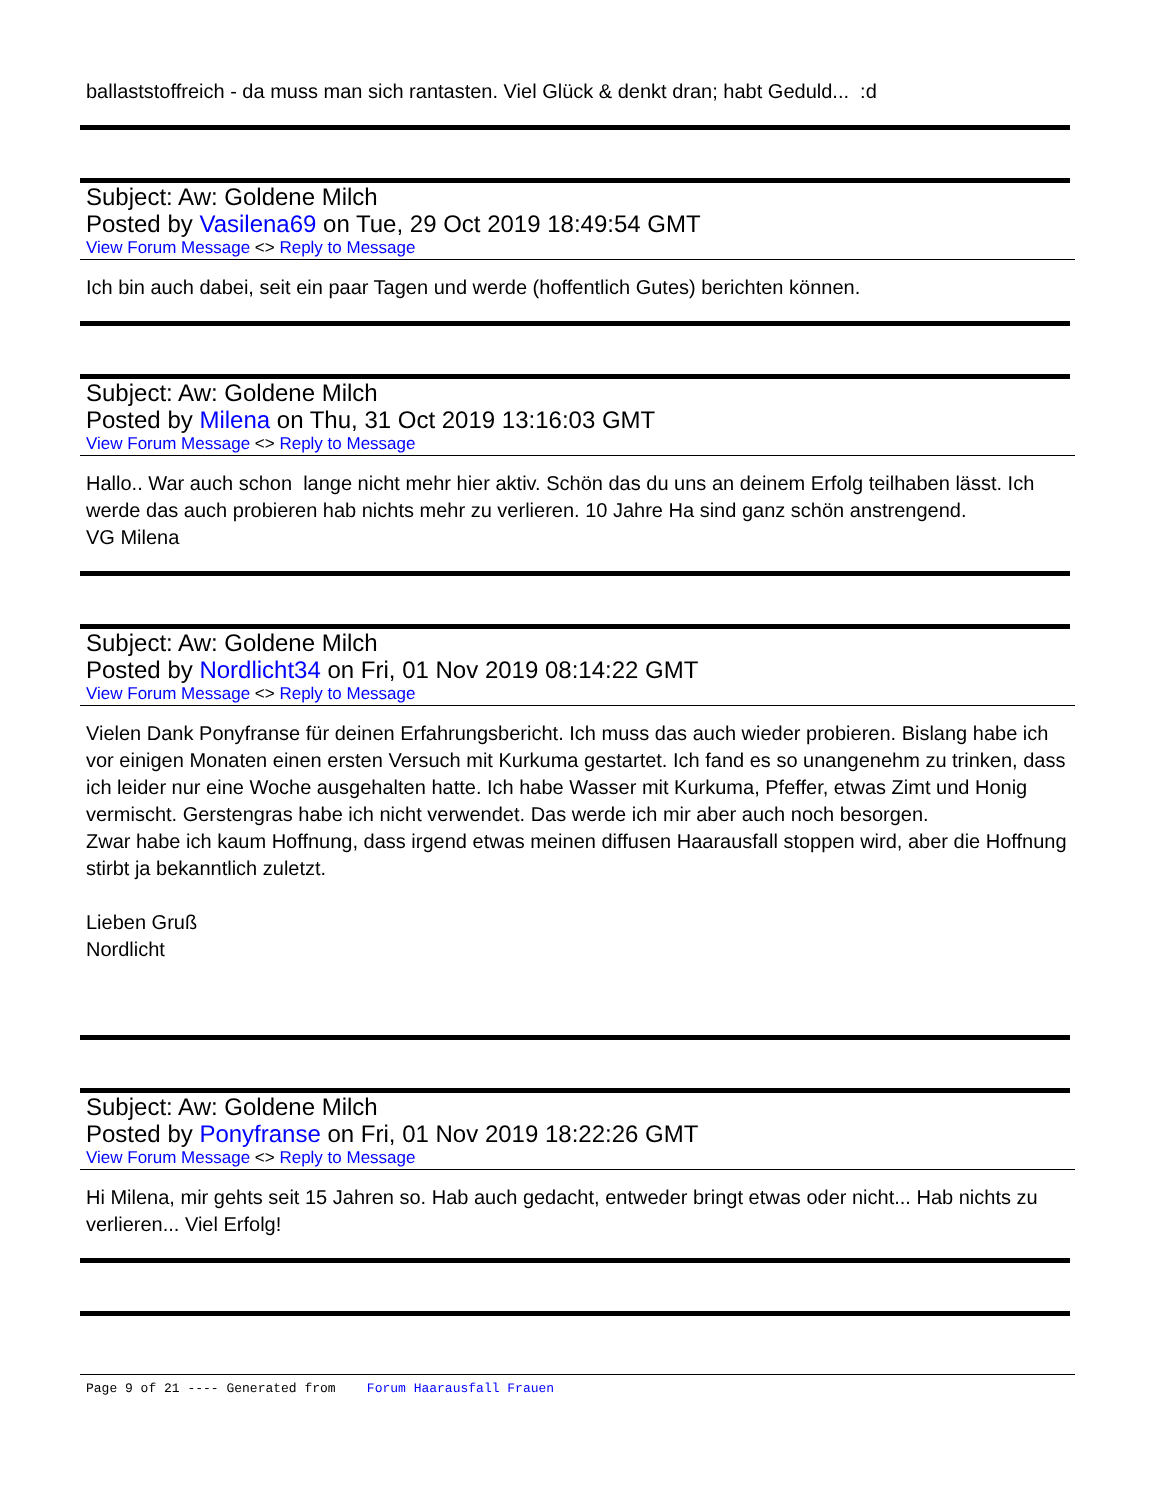ballaststoffreich - da muss man sich rantasten. Viel Glück & denkt dran; habt Geduld... :d
Subject: Aw: Goldene Milch
Posted by Vasilena69 on Tue, 29 Oct 2019 18:49:54 GMT
View Forum Message <> Reply to Message
Ich bin auch dabei, seit ein paar Tagen und werde (hoffentlich Gutes) berichten können.
Subject: Aw: Goldene Milch
Posted by Milena on Thu, 31 Oct 2019 13:16:03 GMT
View Forum Message <> Reply to Message
Hallo.. War auch schon lange nicht mehr hier aktiv. Schön das du uns an deinem Erfolg teilhaben lässt. Ich werde das auch probieren hab nichts mehr zu verlieren. 10 Jahre Ha sind ganz schön anstrengend.
VG Milena
Subject: Aw: Goldene Milch
Posted by Nordlicht34 on Fri, 01 Nov 2019 08:14:22 GMT
View Forum Message <> Reply to Message
Vielen Dank Ponyfranse für deinen Erfahrungsbericht. Ich muss das auch wieder probieren. Bislang habe ich vor einigen Monaten einen ersten Versuch mit Kurkuma gestartet. Ich fand es so unangenehm zu trinken, dass ich leider nur eine Woche ausgehalten hatte. Ich habe Wasser mit Kurkuma, Pfeffer, etwas Zimt und Honig vermischt. Gerstengras habe ich nicht verwendet. Das werde ich mir aber auch noch besorgen.
Zwar habe ich kaum Hoffnung, dass irgend etwas meinen diffusen Haarausfall stoppen wird, aber die Hoffnung stirbt ja bekanntlich zuletzt.
Lieben Gruß
Nordlicht
Subject: Aw: Goldene Milch
Posted by Ponyfranse on Fri, 01 Nov 2019 18:22:26 GMT
View Forum Message <> Reply to Message
Hi Milena, mir gehts seit 15 Jahren so. Hab auch gedacht, entweder bringt etwas oder nicht... Hab nichts zu verlieren... Viel Erfolg!
Page 9 of 21 ---- Generated from Forum Haarausfall Frauen